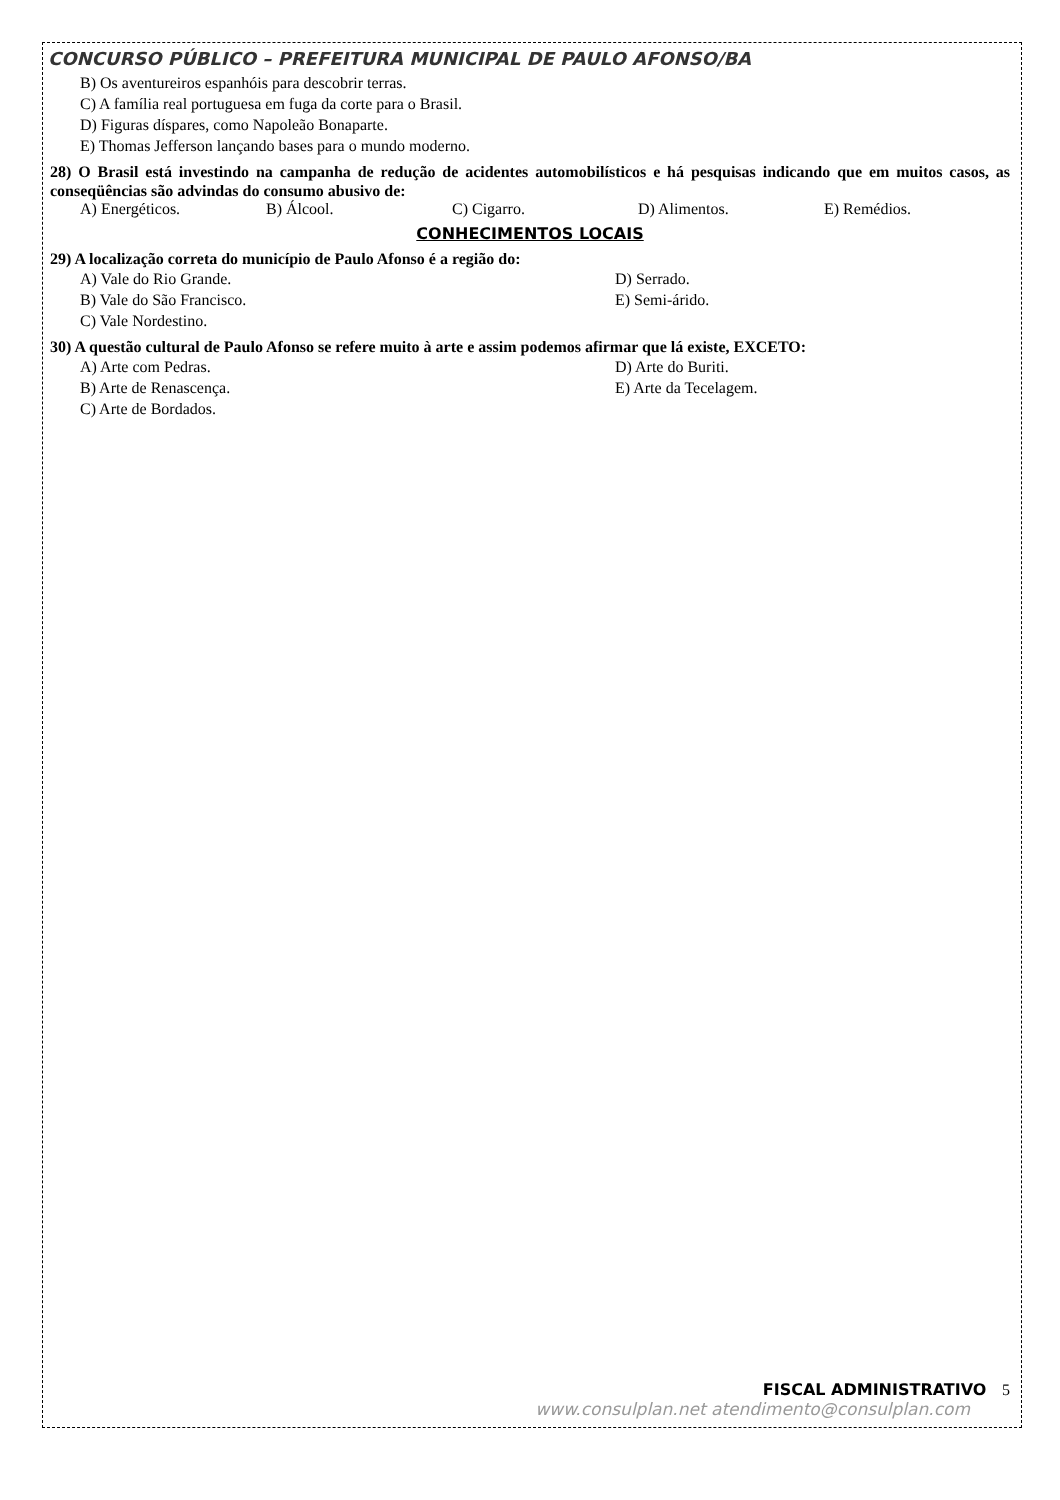CONCURSO PÚBLICO – PREFEITURA MUNICIPAL DE PAULO AFONSO/BA
B) Os aventureiros espanhóis para descobrir terras.
C) A família real portuguesa em fuga da corte para o Brasil.
D) Figuras díspares, como Napoleão Bonaparte.
E) Thomas Jefferson lançando bases para o mundo moderno.
28) O Brasil está investindo na campanha de redução de acidentes automobilísticos e há pesquisas indicando que em muitos casos, as conseqüências são advindas do consumo abusivo de:
A) Energéticos. B) Álcool. C) Cigarro. D) Alimentos. E) Remédios.
CONHECIMENTOS LOCAIS
29) A localização correta do município de Paulo Afonso é a região do:
A) Vale do Rio Grande.
B) Vale do São Francisco.
C) Vale Nordestino.
D) Serrado.
E) Semi-árido.
30) A questão cultural de Paulo Afonso se refere muito à arte e assim podemos afirmar que lá existe, EXCETO:
A) Arte com Pedras.
B) Arte de Renascença.
C) Arte de Bordados.
D) Arte do Buriti.
E) Arte da Tecelagem.
FISCAL ADMINISTRATIVO 5
www.consulplan.net atendimento@consulplan.com